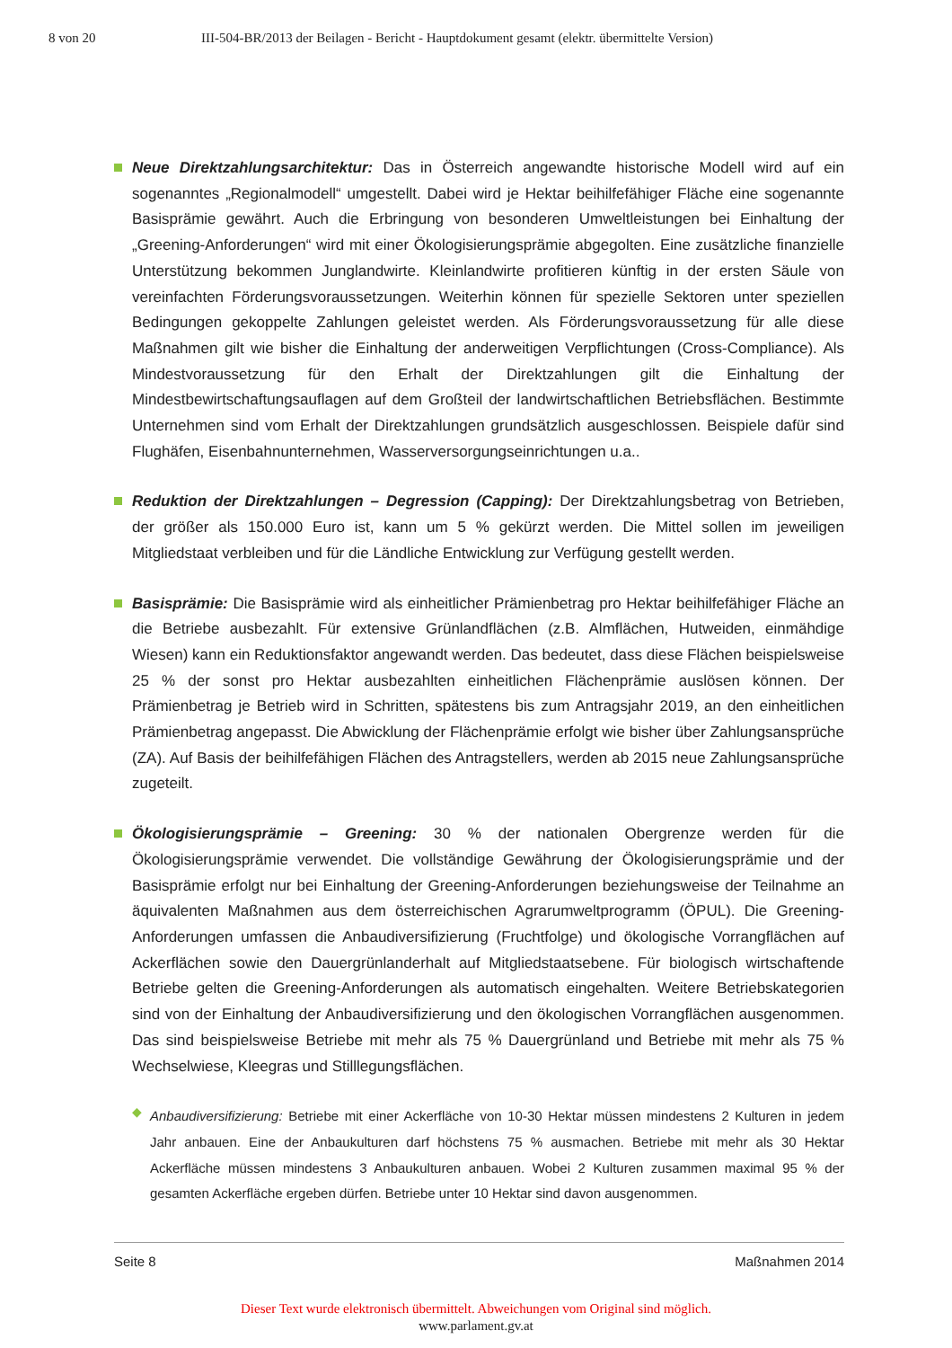8 von 20 III-504-BR/2013 der Beilagen - Bericht - Hauptdokument gesamt (elektr. übermittelte Version)
Neue Direktzahlungsarchitektur: Das in Österreich angewandte historische Modell wird auf ein sogenanntes „Regionalmodell“ umgestellt. Dabei wird je Hektar beihilfefähiger Fläche eine sogenannte Basisprämie gewährt. Auch die Erbringung von besonderen Umweltleistungen bei Einhaltung der „Greening-Anforderungen“ wird mit einer Ökologisierungsprämie abgegolten. Eine zusätzliche finanzielle Unterstützung bekommen Junglandwirte. Kleinlandwirte profitieren künftig in der ersten Säule von vereinfachten Förderungsvoraussetzungen. Weiterhin können für spezielle Sektoren unter speziellen Bedingungen gekoppelte Zahlungen geleistet werden. Als Förderungsvoraussetzung für alle diese Maßnahmen gilt wie bisher die Einhaltung der anderweitigen Verpflichtungen (Cross-Compliance). Als Mindestvoraussetzung für den Erhalt der Direktzahlungen gilt die Einhaltung der Mindestbewirtschaftungsauflagen auf dem Großteil der landwirtschaftlichen Betriebsflächen. Bestimmte Unternehmen sind vom Erhalt der Direktzahlungen grundsätzlich ausgeschlossen. Beispiele dafür sind Flughäfen, Eisenbahnunternehmen, Wasserversorgungseinrichtungen u.a..
Reduktion der Direktzahlungen – Degression (Capping): Der Direktzahlungsbetrag von Betrieben, der größer als 150.000 Euro ist, kann um 5 % gekürzt werden. Die Mittel sollen im jeweiligen Mitgliedstaat verbleiben und für die Ländliche Entwicklung zur Verfügung gestellt werden.
Basisprämie: Die Basisprämie wird als einheitlicher Prämienbetrag pro Hektar beihilfefähiger Fläche an die Betriebe ausbezahlt. Für extensive Grünlandflächen (z.B. Almflächen, Hutweiden, einmähdige Wiesen) kann ein Reduktionsfaktor angewandt werden. Das bedeutet, dass diese Flächen beispielsweise 25 % der sonst pro Hektar ausbezahlten einheitlichen Flächenprämie auslösen können. Der Prämienbetrag je Betrieb wird in Schritten, spätestens bis zum Antragsjahr 2019, an den einheitlichen Prämienbetrag angepasst. Die Abwicklung der Flächenprämie erfolgt wie bisher über Zahlungsansprüche (ZA). Auf Basis der beihilfefähigen Flächen des Antragstellers, werden ab 2015 neue Zahlungsansprüche zugeteilt.
Ökologisierungsprämie – Greening: 30 % der nationalen Obergrenze werden für die Ökologisierungsprämie verwendet. Die vollständige Gewährung der Ökologisierungsprämie und der Basisprämie erfolgt nur bei Einhaltung der Greening-Anforderungen beziehungsweise der Teilnahme an äquivalenten Maßnahmen aus dem österreichischen Agrarumweltprogramm (ÖPUL). Die Greening-Anforderungen umfassen die Anbaudiversifizierung (Fruchtfolge) und ökologische Vorrangflächen auf Ackerflächen sowie den Dauergrünlanderhalt auf Mitgliedstaatsebene. Für biologisch wirtschaftende Betriebe gelten die Greening-Anforderungen als automatisch eingehalten. Weitere Betriebskategorien sind von der Einhaltung der Anbaudiversifizierung und den ökologischen Vorrangflächen ausgenommen. Das sind beispielsweise Betriebe mit mehr als 75 % Dauergrünland und Betriebe mit mehr als 75 % Wechselwiese, Kleegras und Stilllegungsflächen.
◆
Anbaudiversifizierung: Betriebe mit einer Ackerfläche von 10-30 Hektar müssen mindestens 2 Kulturen in jedem Jahr anbauen. Eine der Anbaukulturen darf höchstens 75 % ausmachen. Betriebe mit mehr als 30 Hektar Ackerfläche müssen mindestens 3 Anbaukulturen anbauen. Wobei 2 Kulturen zusammen maximal 95 % der gesamten Ackerfläche ergeben dürfen. Betriebe unter 10 Hektar sind davon ausgenommen.
Seite 8 Maßnahmen 2014
Dieser Text wurde elektronisch übermittelt. Abweichungen vom Original sind möglich.
www.parlament.gv.at